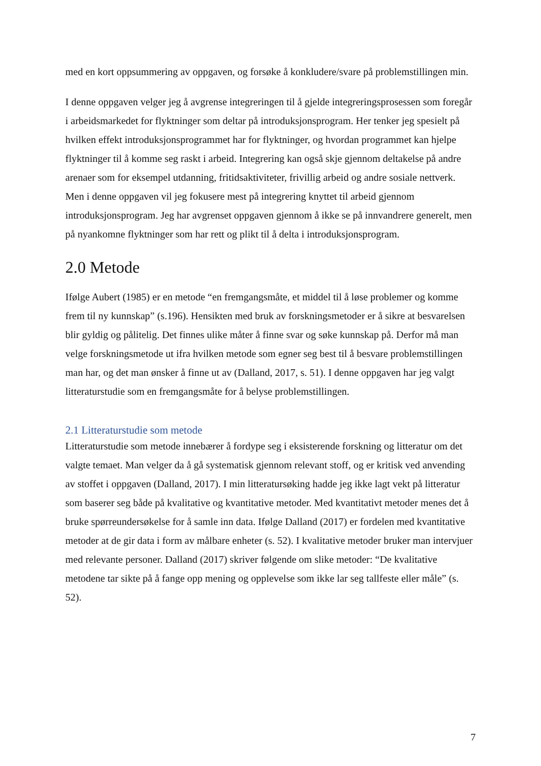med en kort oppsummering av oppgaven, og forsøke å konkludere/svare på problemstillingen min.
I denne oppgaven velger jeg å avgrense integreringen til å gjelde integreringsprosessen som foregår i arbeidsmarkedet for flyktninger som deltar på introduksjonsprogram. Her tenker jeg spesielt på hvilken effekt introduksjonsprogrammet har for flyktninger, og hvordan programmet kan hjelpe flyktninger til å komme seg raskt i arbeid. Integrering kan også skje gjennom deltakelse på andre arenaer som for eksempel utdanning, fritidsaktiviteter, frivillig arbeid og andre sosiale nettverk. Men i denne oppgaven vil jeg fokusere mest på integrering knyttet til arbeid gjennom introduksjonsprogram. Jeg har avgrenset oppgaven gjennom å ikke se på innvandrere generelt, men på nyankomne flyktninger som har rett og plikt til å delta i introduksjonsprogram.
2.0 Metode
Ifølge Aubert (1985) er en metode “en fremgangsmåte, et middel til å løse problemer og komme frem til ny kunnskap” (s.196). Hensikten med bruk av forskningsmetoder er å sikre at besvarelsen blir gyldig og pålitelig. Det finnes ulike måter å finne svar og søke kunnskap på. Derfor må man velge forskningsmetode ut ifra hvilken metode som egner seg best til å besvare problemstillingen man har, og det man ønsker å finne ut av (Dalland, 2017, s. 51). I denne oppgaven har jeg valgt litteraturstudie som en fremgangsmåte for å belyse problemstillingen.
2.1 Litteraturstudie som metode
Litteraturstudie som metode innebærer å fordype seg i eksisterende forskning og litteratur om det valgte temaet. Man velger da å gå systematisk gjennom relevant stoff, og er kritisk ved anvending av stoffet i oppgaven (Dalland, 2017). I min litteratursøking hadde jeg ikke lagt vekt på litteratur som baserer seg både på kvalitative og kvantitative metoder. Med kvantitativt metoder menes det å bruke spørreundersøkelse for å samle inn data. Ifølge Dalland (2017) er fordelen med kvantitative metoder at de gir data i form av målbare enheter (s. 52). I kvalitative metoder bruker man intervjuer med relevante personer. Dalland (2017) skriver følgende om slike metoder: “De kvalitative metodene tar sikte på å fange opp mening og opplevelse som ikke lar seg tallfeste eller måle” (s. 52).
7